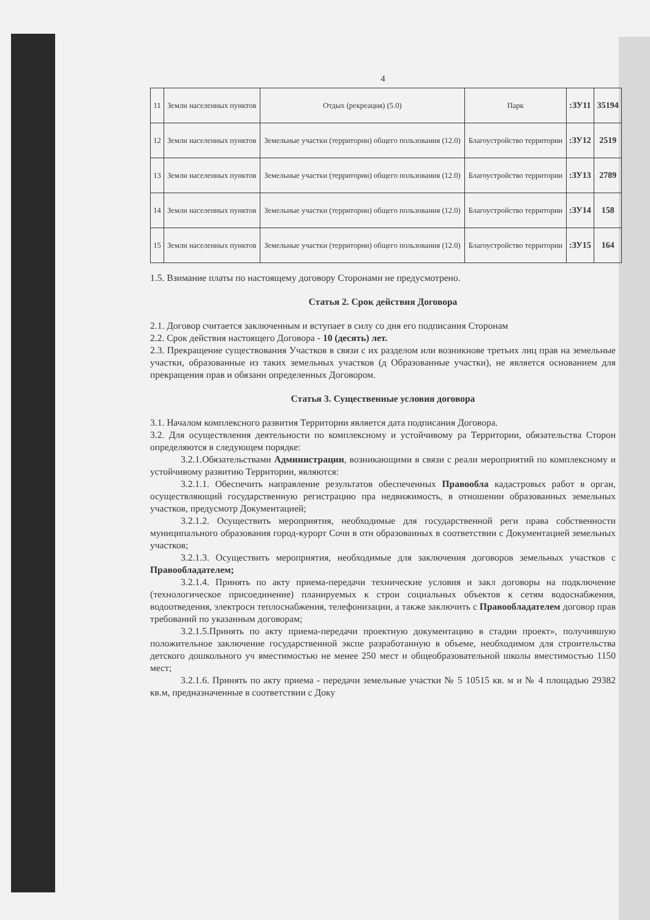4
| 11 | Земли населенных пунктов | Отдых (рекреация) (5.0) | Парк | :ЗУ11 | 35194 |
| 12 | Земли населенных пунктов | Земельные участки (территории) общего пользования (12.0) | Благоустройство территории | :ЗУ12 | 2519 |
| 13 | Земли населенных пунктов | Земельные участки (территории) общего пользования (12.0) | Благоустройство территории | :ЗУ13 | 2789 |
| 14 | Земли населенных пунктов | Земельные участки (территории) общего пользования (12.0) | Благоустройство территории | :ЗУ14 | 158 |
| 15 | Земли населенных пунктов | Земельные участки (территории) общего пользования (12.0) | Благоустройство территории | :ЗУ15 | 164 |
1.5. Взимание платы по настоящему договору Сторонами не предусмотрено.
Статья 2. Срок действия Договора
2.1. Договор считается заключенным и вступает в силу со дня его подписания Сторонам
2.2. Срок действия настоящего Договора - 10 (десять) лет.
2.3. Прекращение существования Участков в связи с их разделом или возникнове третьих лиц прав на земельные участки, образованные из таких земельных участков (д Образованные участки), не является основанием для прекращения прав и обязанн определенных Договором.
Статья 3. Существенные условия договора
3.1. Началом комплексного развития Территории является дата подписания Договора.
3.2. Для осуществления деятельности по комплексному и устойчивому ра Территории, обязательства Сторон определяются в следующем порядке:
3.2.1.Обязательствами Администрации, возникающими в связи с реали мероприятий по комплексному и устойчивому развитию Территории, являются:
3.2.1.1. Обеспечить направление результатов обеспеченных Правообла кадастровых работ в орган, осуществляющий государственную регистрацию пра недвижимость, в отношении образованных земельных участков, предусмотр Документацией;
3.2.1.2. Осуществить мероприятия, необходимые для государственной реги права собственности муниципального образования город-курорт Сочи в отн образованных в соответствии с Документацией земельных участков;
3.2.1.3. Осуществить мероприятия, необходимые для заключения договоров земельных участков с Правообладателем;
3.2.1.4. Принять по акту приема-передачи технические условия и закл договоры на подключение (технологическое присоединение) планируемых к строи социальных объектов к сетям водоснабжения, водоотведения, электросн теплоснабжения, телефонизации, а также заключить с Правообладателем договор прав требований по указанным договорам;
3.2.1.5.Принять по акту приема-передачи проектную документацию в стадии проект», получившую положительное заключение государственной экспе разработанную в объеме, необходимом для строительства детского дошкольного уч вместимостью не менее 250 мест и общеобразовательной школы вместимостью 1150 мест;
3.2.1.6. Принять по акту приема - передачи земельные участки № 5 10515 кв. м и № 4 площадью 29382 кв.м, предназначенные в соответствии с Доку